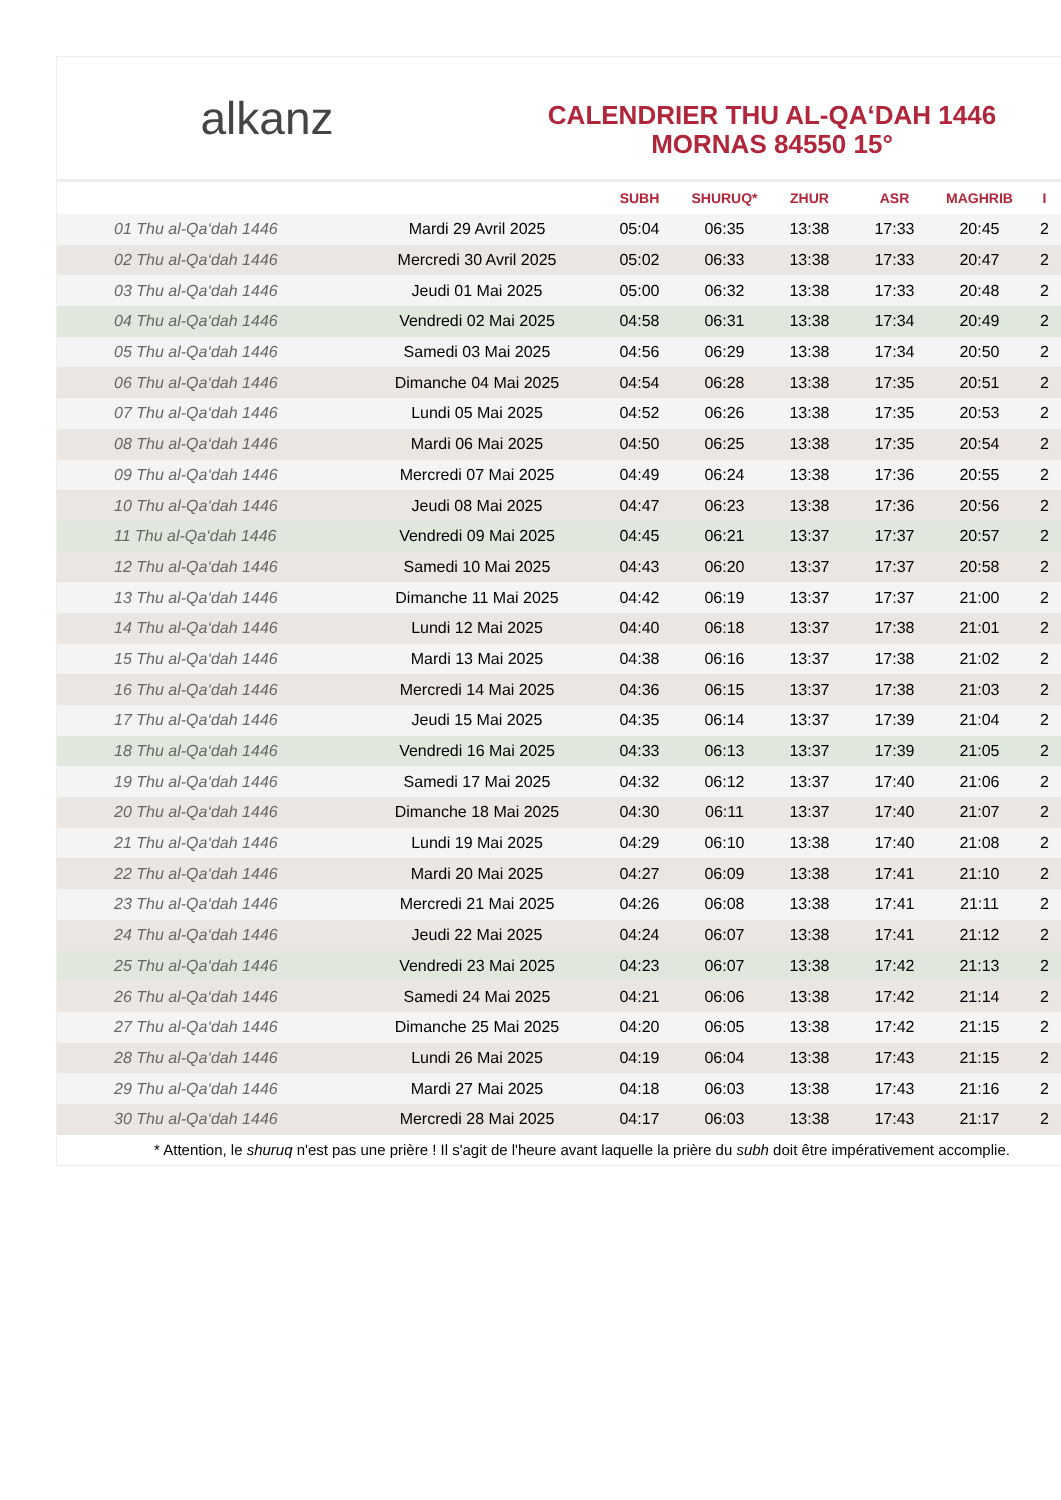alkanz
CALENDRIER THU AL-QA‘DAH 1446
MORNAS 84550 15°
| | | SUBH | SHURUQ* | ZHUR | ASR | MAGHRIB | I |
| --- | --- | --- | --- | --- | --- | --- | --- |
| 01 Thu al-Qa‘dah 1446 | Mardi 29 Avril 2025 | 05:04 | 06:35 | 13:38 | 17:33 | 20:45 | 2 |
| 02 Thu al-Qa‘dah 1446 | Mercredi 30 Avril 2025 | 05:02 | 06:33 | 13:38 | 17:33 | 20:47 | 2 |
| 03 Thu al-Qa‘dah 1446 | Jeudi 01 Mai 2025 | 05:00 | 06:32 | 13:38 | 17:33 | 20:48 | 2 |
| 04 Thu al-Qa‘dah 1446 | Vendredi 02 Mai 2025 | 04:58 | 06:31 | 13:38 | 17:34 | 20:49 | 2 |
| 05 Thu al-Qa‘dah 1446 | Samedi 03 Mai 2025 | 04:56 | 06:29 | 13:38 | 17:34 | 20:50 | 2 |
| 06 Thu al-Qa‘dah 1446 | Dimanche 04 Mai 2025 | 04:54 | 06:28 | 13:38 | 17:35 | 20:51 | 2 |
| 07 Thu al-Qa‘dah 1446 | Lundi 05 Mai 2025 | 04:52 | 06:26 | 13:38 | 17:35 | 20:53 | 2 |
| 08 Thu al-Qa‘dah 1446 | Mardi 06 Mai 2025 | 04:50 | 06:25 | 13:38 | 17:35 | 20:54 | 2 |
| 09 Thu al-Qa‘dah 1446 | Mercredi 07 Mai 2025 | 04:49 | 06:24 | 13:38 | 17:36 | 20:55 | 2 |
| 10 Thu al-Qa‘dah 1446 | Jeudi 08 Mai 2025 | 04:47 | 06:23 | 13:38 | 17:36 | 20:56 | 2 |
| 11 Thu al-Qa‘dah 1446 | Vendredi 09 Mai 2025 | 04:45 | 06:21 | 13:37 | 17:37 | 20:57 | 2 |
| 12 Thu al-Qa‘dah 1446 | Samedi 10 Mai 2025 | 04:43 | 06:20 | 13:37 | 17:37 | 20:58 | 2 |
| 13 Thu al-Qa‘dah 1446 | Dimanche 11 Mai 2025 | 04:42 | 06:19 | 13:37 | 17:37 | 21:00 | 2 |
| 14 Thu al-Qa‘dah 1446 | Lundi 12 Mai 2025 | 04:40 | 06:18 | 13:37 | 17:38 | 21:01 | 2 |
| 15 Thu al-Qa‘dah 1446 | Mardi 13 Mai 2025 | 04:38 | 06:16 | 13:37 | 17:38 | 21:02 | 2 |
| 16 Thu al-Qa‘dah 1446 | Mercredi 14 Mai 2025 | 04:36 | 06:15 | 13:37 | 17:38 | 21:03 | 2 |
| 17 Thu al-Qa‘dah 1446 | Jeudi 15 Mai 2025 | 04:35 | 06:14 | 13:37 | 17:39 | 21:04 | 2 |
| 18 Thu al-Qa‘dah 1446 | Vendredi 16 Mai 2025 | 04:33 | 06:13 | 13:37 | 17:39 | 21:05 | 2 |
| 19 Thu al-Qa‘dah 1446 | Samedi 17 Mai 2025 | 04:32 | 06:12 | 13:37 | 17:40 | 21:06 | 2 |
| 20 Thu al-Qa‘dah 1446 | Dimanche 18 Mai 2025 | 04:30 | 06:11 | 13:37 | 17:40 | 21:07 | 2 |
| 21 Thu al-Qa‘dah 1446 | Lundi 19 Mai 2025 | 04:29 | 06:10 | 13:38 | 17:40 | 21:08 | 2 |
| 22 Thu al-Qa‘dah 1446 | Mardi 20 Mai 2025 | 04:27 | 06:09 | 13:38 | 17:41 | 21:10 | 2 |
| 23 Thu al-Qa‘dah 1446 | Mercredi 21 Mai 2025 | 04:26 | 06:08 | 13:38 | 17:41 | 21:11 | 2 |
| 24 Thu al-Qa‘dah 1446 | Jeudi 22 Mai 2025 | 04:24 | 06:07 | 13:38 | 17:41 | 21:12 | 2 |
| 25 Thu al-Qa‘dah 1446 | Vendredi 23 Mai 2025 | 04:23 | 06:07 | 13:38 | 17:42 | 21:13 | 2 |
| 26 Thu al-Qa‘dah 1446 | Samedi 24 Mai 2025 | 04:21 | 06:06 | 13:38 | 17:42 | 21:14 | 2 |
| 27 Thu al-Qa‘dah 1446 | Dimanche 25 Mai 2025 | 04:20 | 06:05 | 13:38 | 17:42 | 21:15 | 2 |
| 28 Thu al-Qa‘dah 1446 | Lundi 26 Mai 2025 | 04:19 | 06:04 | 13:38 | 17:43 | 21:15 | 2 |
| 29 Thu al-Qa‘dah 1446 | Mardi 27 Mai 2025 | 04:18 | 06:03 | 13:38 | 17:43 | 21:16 | 2 |
| 30 Thu al-Qa‘dah 1446 | Mercredi 28 Mai 2025 | 04:17 | 06:03 | 13:38 | 17:43 | 21:17 | 2 |
* Attention, le shuruq n'est pas une prière ! Il s'agit de l'heure avant laquelle la prière du subh doit être impérativement accomplie.